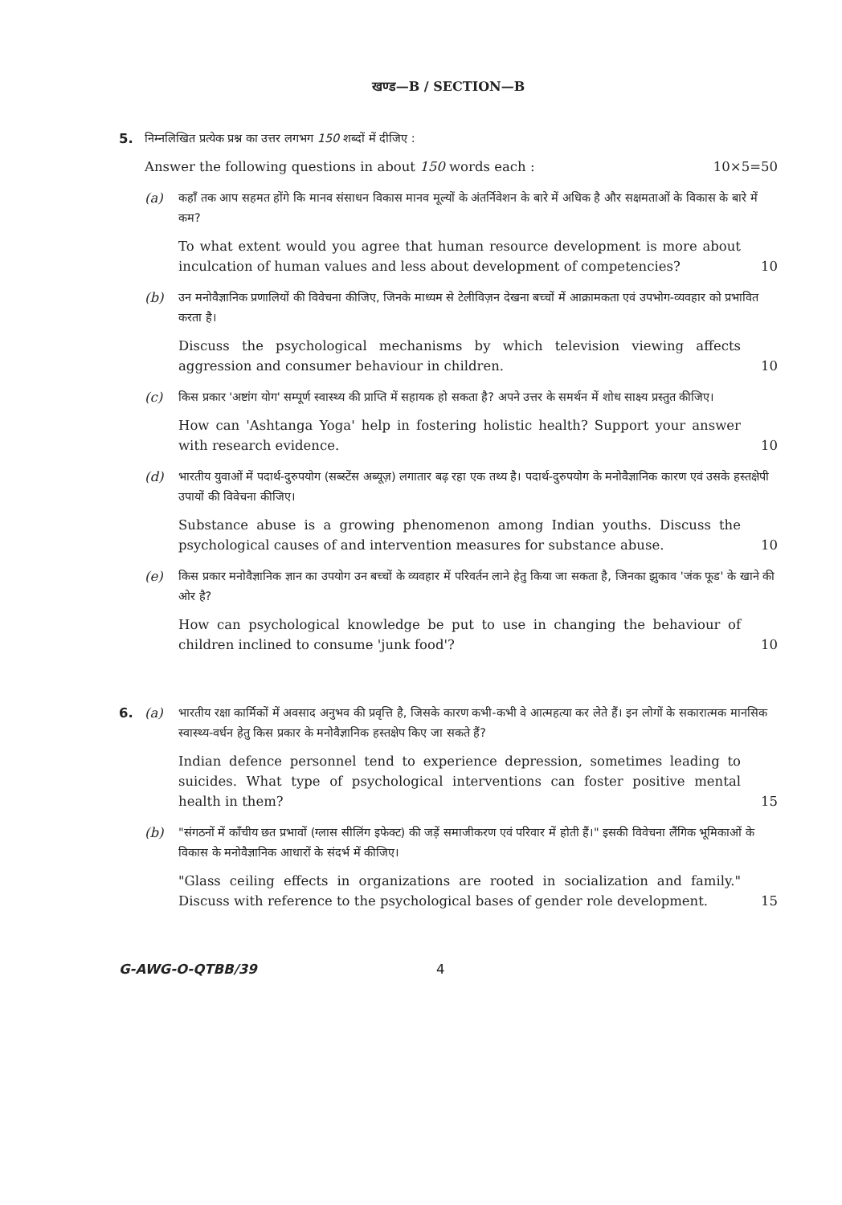खण्ड—B / SECTION—B
5. निम्नलिखित प्रत्येक प्रश्न का उत्तर लगभग 150 शब्दों में दीजिए :
Answer the following questions in about 150 words each : 10×5=50
(a) कहाँ तक आप सहमत होंगे कि मानव संसाधन विकास मानव मूल्यों के अंतर्निवेशन के बारे में अधिक है और सक्षमताओं के विकास के बारे में कम?
To what extent would you agree that human resource development is more about inculcation of human values and less about development of competencies?
10
(b) उन मनोवैज्ञानिक प्रणालियों की विवेचना कीजिए, जिनके माध्यम से टेलीविज़न देखना बच्चों में आक्रामकता एवं उपभोग-व्यवहार को प्रभावित करता है।
Discuss the psychological mechanisms by which television viewing affects aggression and consumer behaviour in children.
10
(c) किस प्रकार 'अष्टांग योग' सम्पूर्ण स्वास्थ्य की प्राप्ति में सहायक हो सकता है? अपने उत्तर के समर्थन में शोध साक्ष्य प्रस्तुत कीजिए।
How can 'Ashtanga Yoga' help in fostering holistic health? Support your answer with research evidence.
10
(d) भारतीय युवाओं में पदार्थ-दुरुपयोग (सब्स्टेंस अब्यूज़) लगातार बढ़ रहा एक तथ्य है। पदार्थ-दुरुपयोग के मनोवैज्ञानिक कारण एवं उसके हस्तक्षेपी उपायों की विवेचना कीजिए।
Substance abuse is a growing phenomenon among Indian youths. Discuss the psychological causes of and intervention measures for substance abuse.
10
(e) किस प्रकार मनोवैज्ञानिक ज्ञान का उपयोग उन बच्चों के व्यवहार में परिवर्तन लाने हेतु किया जा सकता है, जिनका झुकाव 'जंक फूड' के खाने की ओर है?
How can psychological knowledge be put to use in changing the behaviour of children inclined to consume 'junk food'?
10
6. (a) भारतीय रक्षा कार्मिकों में अवसाद अनुभव की प्रवृत्ति है, जिसके कारण कभी-कभी वे आत्महत्या कर लेते हैं। इन लोगों के सकारात्मक मानसिक स्वास्थ्य-वर्धन हेतु किस प्रकार के मनोवैज्ञानिक हस्तक्षेप किए जा सकते हैं?
Indian defence personnel tend to experience depression, sometimes leading to suicides. What type of psychological interventions can foster positive mental health in them?
15
(b) "संगठनों में काँचीय छत प्रभावों (ग्लास सीलिंग इफेक्ट) की जड़ें समाजीकरण एवं परिवार में होती हैं।" इसकी विवेचना लैंगिक भूमिकाओं के विकास के मनोवैज्ञानिक आधारों के संदर्भ में कीजिए।
"Glass ceiling effects in organizations are rooted in socialization and family." Discuss with reference to the psychological bases of gender role development.
15
G-AWG-O-QTBB/39 4